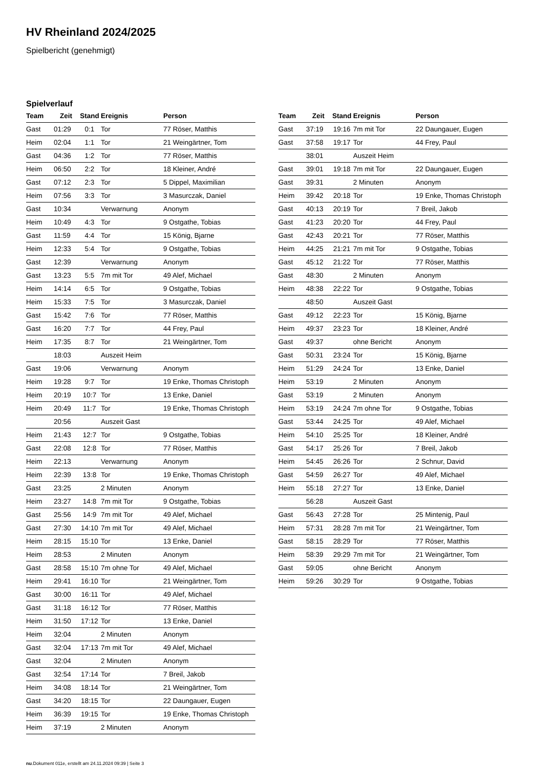HV Rheinland 2024/2025
Spielbericht (genehmigt)
Spielverlauf
| Team | Zeit | Stand | Ereignis | Person |
| --- | --- | --- | --- | --- |
| Gast | 01:29 | 0:1 | Tor | 77 Röser, Matthis |
| Heim | 02:04 | 1:1 | Tor | 21 Weingärtner, Tom |
| Gast | 04:36 | 1:2 | Tor | 77 Röser, Matthis |
| Heim | 06:50 | 2:2 | Tor | 18 Kleiner, André |
| Gast | 07:12 | 2:3 | Tor | 5 Dippel, Maximilian |
| Heim | 07:56 | 3:3 | Tor | 3 Masurczak, Daniel |
| Gast | 10:34 | | Verwarnung | Anonym |
| Heim | 10:49 | 4:3 | Tor | 9 Ostgathe, Tobias |
| Gast | 11:59 | 4:4 | Tor | 15 König, Bjarne |
| Heim | 12:33 | 5:4 | Tor | 9 Ostgathe, Tobias |
| Gast | 12:39 | | Verwarnung | Anonym |
| Gast | 13:23 | 5:5 | 7m mit Tor | 49 Alef, Michael |
| Heim | 14:14 | 6:5 | Tor | 9 Ostgathe, Tobias |
| Heim | 15:33 | 7:5 | Tor | 3 Masurczak, Daniel |
| Gast | 15:42 | 7:6 | Tor | 77 Röser, Matthis |
| Gast | 16:20 | 7:7 | Tor | 44 Frey, Paul |
| Heim | 17:35 | 8:7 | Tor | 21 Weingärtner, Tom |
| | 18:03 | | Auszeit Heim | |
| Gast | 19:06 | | Verwarnung | Anonym |
| Heim | 19:28 | 9:7 | Tor | 19 Enke, Thomas Christoph |
| Heim | 20:19 | 10:7 | Tor | 13 Enke, Daniel |
| Heim | 20:49 | 11:7 | Tor | 19 Enke, Thomas Christoph |
| | 20:56 | | Auszeit Gast | |
| Heim | 21:43 | 12:7 | Tor | 9 Ostgathe, Tobias |
| Gast | 22:08 | 12:8 | Tor | 77 Röser, Matthis |
| Heim | 22:13 | | Verwarnung | Anonym |
| Heim | 22:39 | 13:8 | Tor | 19 Enke, Thomas Christoph |
| Gast | 23:25 | | 2 Minuten | Anonym |
| Heim | 23:27 | 14:8 | 7m mit Tor | 9 Ostgathe, Tobias |
| Gast | 25:56 | 14:9 | 7m mit Tor | 49 Alef, Michael |
| Gast | 27:30 | 14:10 | 7m mit Tor | 49 Alef, Michael |
| Heim | 28:15 | 15:10 | Tor | 13 Enke, Daniel |
| Heim | 28:53 | | 2 Minuten | Anonym |
| Gast | 28:58 | 15:10 | 7m ohne Tor | 49 Alef, Michael |
| Heim | 29:41 | 16:10 | Tor | 21 Weingärtner, Tom |
| Gast | 30:00 | 16:11 | Tor | 49 Alef, Michael |
| Gast | 31:18 | 16:12 | Tor | 77 Röser, Matthis |
| Heim | 31:50 | 17:12 | Tor | 13 Enke, Daniel |
| Heim | 32:04 | | 2 Minuten | Anonym |
| Gast | 32:04 | 17:13 | 7m mit Tor | 49 Alef, Michael |
| Gast | 32:04 | | 2 Minuten | Anonym |
| Gast | 32:54 | 17:14 | Tor | 7 Breil, Jakob |
| Heim | 34:08 | 18:14 | Tor | 21 Weingärtner, Tom |
| Gast | 34:20 | 18:15 | Tor | 22 Daungauer, Eugen |
| Heim | 36:39 | 19:15 | Tor | 19 Enke, Thomas Christoph |
| Heim | 37:19 | | 2 Minuten | Anonym |
| Team | Zeit | Stand | Ereignis | Person |
| --- | --- | --- | --- | --- |
| Gast | 37:19 | 19:16 | 7m mit Tor | 22 Daungauer, Eugen |
| Gast | 37:58 | 19:17 | Tor | 44 Frey, Paul |
| | 38:01 | | Auszeit Heim | |
| Gast | 39:01 | 19:18 | 7m mit Tor | 22 Daungauer, Eugen |
| Gast | 39:31 | | 2 Minuten | Anonym |
| Heim | 39:42 | 20:18 | Tor | 19 Enke, Thomas Christoph |
| Gast | 40:13 | 20:19 | Tor | 7 Breil, Jakob |
| Gast | 41:23 | 20:20 | Tor | 44 Frey, Paul |
| Gast | 42:43 | 20:21 | Tor | 77 Röser, Matthis |
| Heim | 44:25 | 21:21 | 7m mit Tor | 9 Ostgathe, Tobias |
| Gast | 45:12 | 21:22 | Tor | 77 Röser, Matthis |
| Gast | 48:30 | | 2 Minuten | Anonym |
| Heim | 48:38 | 22:22 | Tor | 9 Ostgathe, Tobias |
| | 48:50 | | Auszeit Gast | |
| Gast | 49:12 | 22:23 | Tor | 15 König, Bjarne |
| Heim | 49:37 | 23:23 | Tor | 18 Kleiner, André |
| Gast | 49:37 | | ohne Bericht | Anonym |
| Gast | 50:31 | 23:24 | Tor | 15 König, Bjarne |
| Heim | 51:29 | 24:24 | Tor | 13 Enke, Daniel |
| Heim | 53:19 | | 2 Minuten | Anonym |
| Gast | 53:19 | | 2 Minuten | Anonym |
| Heim | 53:19 | 24:24 | 7m ohne Tor | 9 Ostgathe, Tobias |
| Gast | 53:44 | 24:25 | Tor | 49 Alef, Michael |
| Heim | 54:10 | 25:25 | Tor | 18 Kleiner, André |
| Gast | 54:17 | 25:26 | Tor | 7 Breil, Jakob |
| Heim | 54:45 | 26:26 | Tor | 2 Schnur, David |
| Gast | 54:59 | 26:27 | Tor | 49 Alef, Michael |
| Heim | 55:18 | 27:27 | Tor | 13 Enke, Daniel |
| | 56:28 | | Auszeit Gast | |
| Gast | 56:43 | 27:28 | Tor | 25 Mintenig, Paul |
| Heim | 57:31 | 28:28 | 7m mit Tor | 21 Weingärtner, Tom |
| Gast | 58:15 | 28:29 | Tor | 77 Röser, Matthis |
| Heim | 58:39 | 29:29 | 7m mit Tor | 21 Weingärtner, Tom |
| Gast | 59:05 | | ohne Bericht | Anonym |
| Heim | 59:26 | 30:29 | Tor | 9 Ostgathe, Tobias |
nu.Dokument 011e, erstellt am 24.11.2024 09:39 | Seite 3